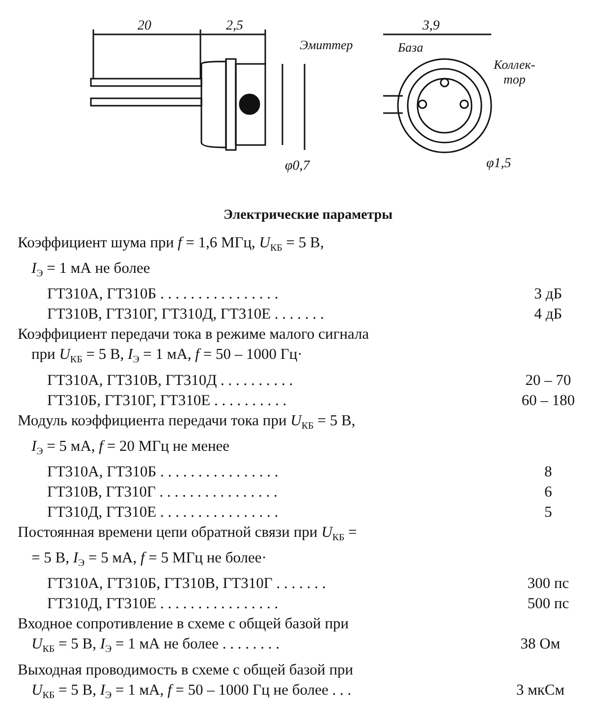20
2,5
φ0,7
3,9
Эмиттер
База
Коллек-
тор
φ1,5
Электрические параметры
Коэффициент шума при f = 1,6 МГц, U<sub>КБ</sub> = 5 В,
I<sub>Э</sub> = 1 мА не более
ГТ310А, ГТ310Б . . . . . . . . . . . . . . . . 3 дБ
ГТ310В, ГТ310Г, ГТ310Д, ГТ310Е . . . . . . . 4 дБ
Коэффициент передачи тока в режиме малого сигнала
при U<sub>КБ</sub> = 5 В, I<sub>Э</sub> = 1 мА, f = 50 – 1000 Гц·
ГТ310А, ГТ310В, ГТ310Д . . . . . . . . . . 20 – 70
ГТ310Б, ГТ310Г, ГТ310Е . . . . . . . . . . 60 – 180
Модуль коэффициента передачи тока при U<sub>КБ</sub> = 5 В,
I<sub>Э</sub> = 5 мА, f = 20 МГц не менее
ГТ310А, ГТ310Б . . . . . . . . . . . . . . . . 8
ГТ310В, ГТ310Г . . . . . . . . . . . . . . . . 6
ГТ310Д, ГТ310Е . . . . . . . . . . . . . . . . 5
Постоянная времени цепи обратной связи при U<sub>КБ</sub> =
= 5 В, I<sub>Э</sub> = 5 мА, f = 5 МГц не более·
ГТ310А, ГТ310Б, ГТ310В, ГТ310Г . . . . . . . 300 пс
ГТ310Д, ГТ310Е . . . . . . . . . . . . . . . . 500 пс
Входное сопротивление в схеме с общей базой при
U<sub>КБ</sub> = 5 В, I<sub>Э</sub> = 1 мА не более . . . . . . . . 38 Ом
Выходная проводимость в схеме с общей базой при
U<sub>КБ</sub> = 5 В, I<sub>Э</sub> = 1 мА, f = 50 – 1000 Гц не более . . .
3 мкСм